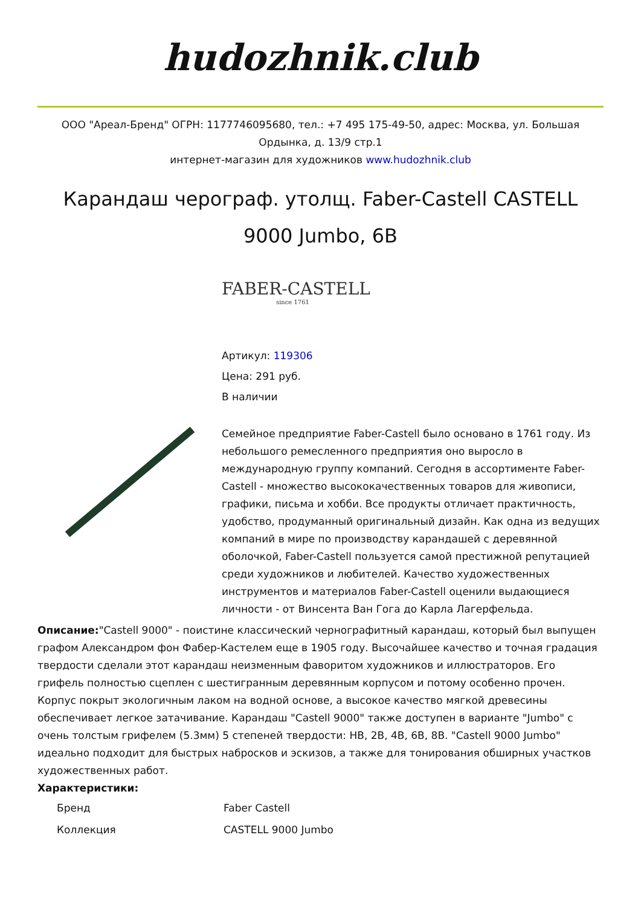hudozhnik.club
ООО "Ареал-Бренд" ОГРН: 1177746095680, тел.: +7 495 175-49-50, адрес: Москва, ул. Большая Ордынка, д. 13/9 стр.1
интернет-магазин для художников www.hudozhnik.club
Карандаш черограф. утолщ. Faber-Castell CASTELL 9000 Jumbo, 6B
FABER-CASTELL
since 1761
Артикул: 119306
Цена: 291 руб.
В наличии
Семейное предприятие Faber-Castell было основано в 1761 году. Из небольшого ремесленного предприятия оно выросло в международную группу компаний. Сегодня в ассортименте Faber-Castell - множество высококачественных товаров для живописи, графики, письма и хобби. Все продукты отличает практичность, удобство, продуманный оригинальный дизайн. Как одна из ведущих компаний в мире по производству карандашей с деревянной оболочкой, Faber-Castell пользуется самой престижной репутацией среди художников и любителей. Качество художественных инструментов и материалов Faber-Castell оценили выдающиеся личности - от Винсента Ван Гога до Карла Лагерфельда.
Описание:"Castell 9000" - поистине классический чернографитный карандаш, который был выпущен графом Александром фон Фабер-Кастелем еще в 1905 году. Высочайшее качество и точная градация твердости сделали этот карандаш неизменным фаворитом художников и иллюстраторов. Его грифель полностью сцеплен с шестигранным деревянным корпусом и потому особенно прочен. Корпус покрыт экологичным лаком на водной основе, а высокое качество мягкой древесины обеспечивает легкое затачивание. Карандаш "Castell 9000" также доступен в варианте "Jumbo" с очень толстым грифелем (5.3мм) 5 степеней твердости: HB, 2B, 4B, 6B, 8B. "Castell 9000 Jumbo" идеально подходит для быстрых набросков и эскизов, а также для тонирования обширных участков художественных работ.
Характеристики:
| Бренд | Faber Castell |
| Коллекция | CASTELL 9000 Jumbo |